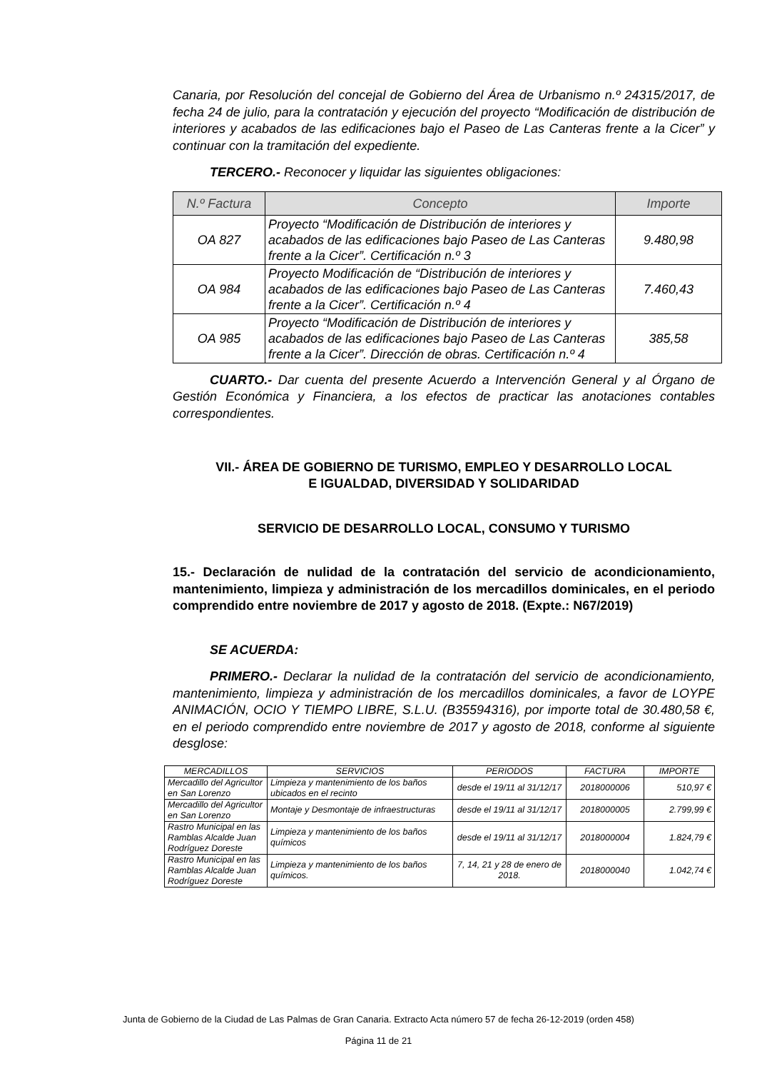Canaria, por Resolución del concejal de Gobierno del Área de Urbanismo n.º 24315/2017, de fecha 24 de julio, para la contratación y ejecución del proyecto “Modificación de distribución de interiores y acabados de las edificaciones bajo el Paseo de Las Canteras frente a la Cicer” y continuar con la tramitación del expediente.
TERCERO.- Reconocer y liquidar las siguientes obligaciones:
| N.º Factura | Concepto | Importe |
| --- | --- | --- |
| OA 827 | Proyecto “Modificación de Distribución de interiores y acabados de las edificaciones bajo Paseo de Las Canteras frente a la Cicer”. Certificación n.º 3 | 9.480,98 |
| OA 984 | Proyecto Modificación de “Distribución de interiores y acabados de las edificaciones bajo Paseo de Las Canteras frente a la Cicer”. Certificación n.º 4 | 7.460,43 |
| OA 985 | Proyecto “Modificación de Distribución de interiores y acabados de las edificaciones bajo Paseo de Las Canteras frente a la Cicer”. Dirección de obras. Certificación n.º 4 | 385,58 |
CUARTO.- Dar cuenta del presente Acuerdo a Intervención General y al Órgano de Gestión Económica y Financiera, a los efectos de practicar las anotaciones contables correspondientes.
VII.- ÁREA DE GOBIERNO DE TURISMO, EMPLEO Y DESARROLLO LOCAL
E IGUALDAD, DIVERSIDAD Y SOLIDARIDAD
SERVICIO DE DESARROLLO LOCAL, CONSUMO Y TURISMO
15.- Declaración de nulidad de la contratación del servicio de acondicionamiento, mantenimiento, limpieza y administración de los mercadillos dominicales, en el periodo comprendido entre noviembre de 2017 y agosto de 2018. (Expte.: N67/2019)
SE ACUERDA:
PRIMERO.- Declarar la nulidad de la contratación del servicio de acondicionamiento, mantenimiento, limpieza y administración de los mercadillos dominicales, a favor de LOYPE ANIMACIÓN, OCIO Y TIEMPO LIBRE, S.L.U. (B35594316), por importe total de 30.480,58 €, en el periodo comprendido entre noviembre de 2017 y agosto de 2018, conforme al siguiente desglose:
| MERCADILLOS | SERVICIOS | PERIODOS | FACTURA | IMPORTE |
| --- | --- | --- | --- | --- |
| Mercadillo del Agricultor en San Lorenzo | Limpieza y mantenimiento de los baños ubicados en el recinto | desde el 19/11 al 31/12/17 | 2018000006 | 510,97 € |
| Mercadillo del Agricultor en San Lorenzo | Montaje y Desmontaje de infraestructuras | desde el 19/11 al 31/12/17 | 2018000005 | 2.799,99 € |
| Rastro Municipal en las Ramblas Alcalde Juan Rodríguez Doreste | Limpieza y mantenimiento de los baños químicos | desde el 19/11 al 31/12/17 | 2018000004 | 1.824,79 € |
| Rastro Municipal en las Ramblas Alcalde Juan Rodríguez Doreste | Limpieza y mantenimiento de los baños químicos. | 7, 14, 21 y 28 de enero de 2018. | 2018000040 | 1.042,74 € |
Junta de Gobierno de la Ciudad de Las Palmas de Gran Canaria. Extracto Acta número 57 de fecha 26-12-2019 (orden 458)
Página 11 de 21